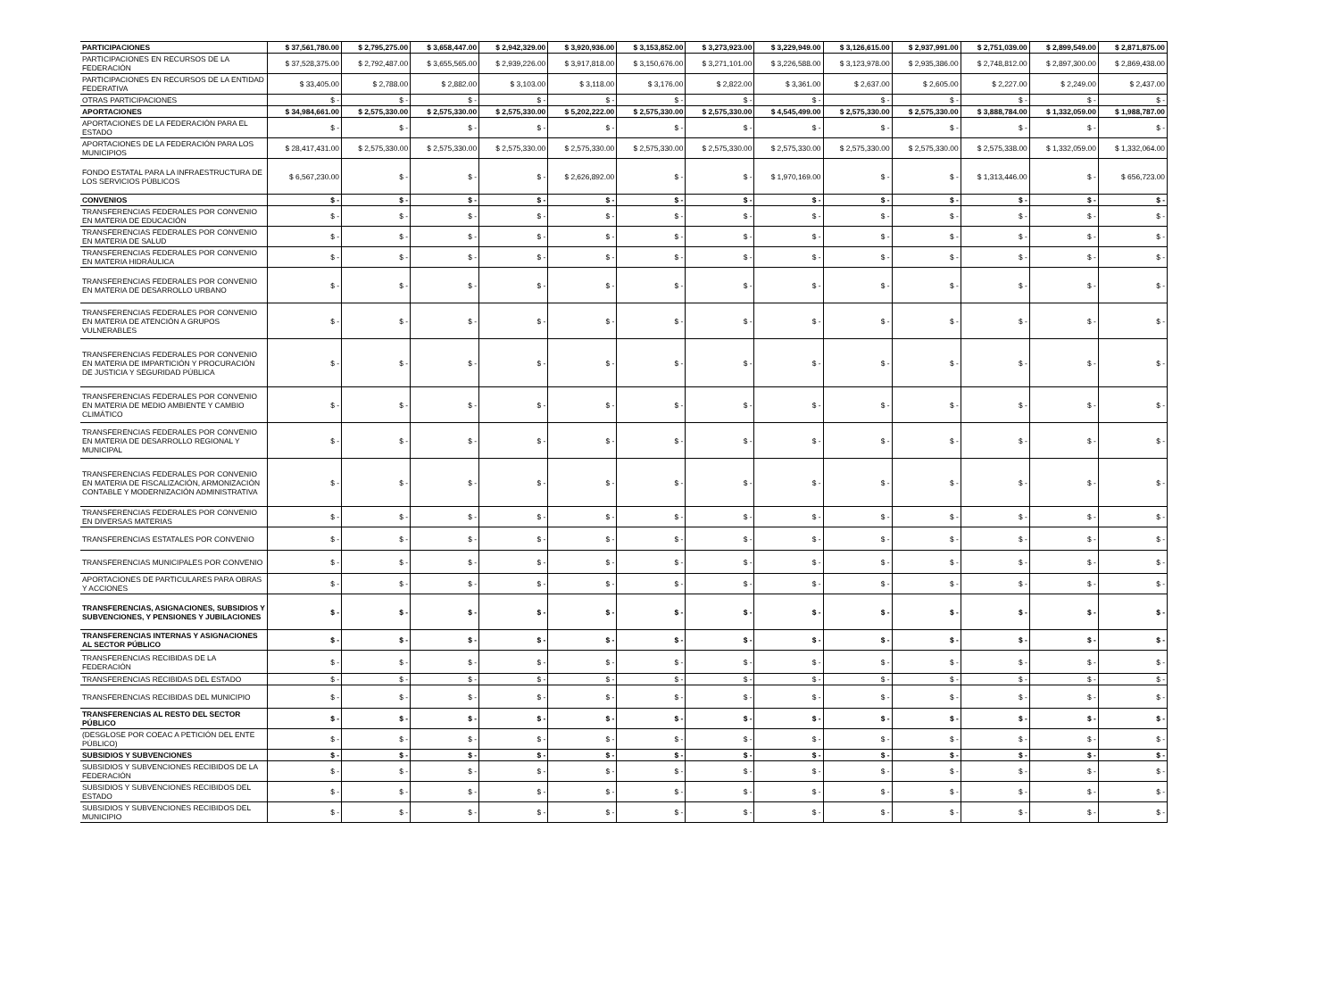| PARTICIPACIONES | $ 37,561,780.00 | $ 2,795,275.00 | $ 3,658,447.00 | $ 2,942,329.00 | $ 3,920,936.00 | $ 3,153,852.00 | $ 3,273,923.00 | $ 3,229,949.00 | $ 3,126,615.00 | $ 2,937,991.00 | $ 2,751,039.00 | $ 2,899,549.00 | $ 2,871,875.00 |
| PARTICIPACIONES EN RECURSOS DE LA FEDERACIÓN | $ 37,528,375.00 | $ 2,792,487.00 | $ 3,655,565.00 | $ 2,939,226.00 | $ 3,917,818.00 | $ 3,150,676.00 | $ 3,271,101.00 | $ 3,226,588.00 | $ 3,123,978.00 | $ 2,935,386.00 | $ 2,748,812.00 | $ 2,897,300.00 | $ 2,869,438.00 |
| PARTICIPACIONES EN RECURSOS DE LA ENTIDAD FEDERATIVA | $ 33,405.00 | $ 2,788.00 | $ 2,882.00 | $ 3,103.00 | $ 3,118.00 | $ 3,176.00 | $ 2,822.00 | $ 3,361.00 | $ 2,637.00 | $ 2,605.00 | $ 2,227.00 | $ 2,249.00 | $ 2,437.00 |
| OTRAS PARTICIPACIONES | $ - | $ - | $ - | $ - | $ - | $ - | $ - | $ - | $ - | $ - | $ - | $ - | $ - |
| APORTACIONES | $ 34,984,661.00 | $ 2,575,330.00 | $ 2,575,330.00 | $ 2,575,330.00 | $ 5,202,222.00 | $ 2,575,330.00 | $ 2,575,330.00 | $ 4,545,499.00 | $ 2,575,330.00 | $ 2,575,330.00 | $ 3,888,784.00 | $ 1,332,059.00 | $ 1,988,787.00 |
| APORTACIONES DE LA FEDERACIÓN PARA EL ESTADO | $ - | $ - | $ - | $ - | $ - | $ - | $ - | $ - | $ - | $ - | $ - | $ - | $ - |
| APORTACIONES DE LA FEDERACIÓN PARA LOS MUNICIPIOS | $ 28,417,431.00 | $ 2,575,330.00 | $ 2,575,330.00 | $ 2,575,330.00 | $ 2,575,330.00 | $ 2,575,330.00 | $ 2,575,330.00 | $ 2,575,330.00 | $ 2,575,330.00 | $ 2,575,330.00 | $ 2,575,338.00 | $ 1,332,059.00 | $ 1,332,064.00 |
| FONDO ESTATAL PARA LA INFRAESTRUCTURA DE LOS SERVICIOS PÚBLICOS | $ 6,567,230.00 | $ - | $ - | $ - | $ 2,626,892.00 | $ - | $ - | $ 1,970,169.00 | $ - | $ - | $ 1,313,446.00 | $ - | $ 656,723.00 |
| CONVENIOS | $ - | $ - | $ - | $ - | $ - | $ - | $ - | $ - | $ - | $ - | $ - | $ - | $ - |
| TRANSFERENCIAS FEDERALES POR CONVENIO EN MATERIA DE EDUCACIÓN | $ - | $ - | $ - | $ - | $ - | $ - | $ - | $ - | $ - | $ - | $ - | $ - | $ - |
| TRANSFERENCIAS FEDERALES POR CONVENIO EN MATERIA DE SALUD | $ - | $ - | $ - | $ - | $ - | $ - | $ - | $ - | $ - | $ - | $ - | $ - | $ - |
| TRANSFERENCIAS FEDERALES POR CONVENIO EN MATERIA HIDRÁULICA | $ - | $ - | $ - | $ - | $ - | $ - | $ - | $ - | $ - | $ - | $ - | $ - | $ - |
| TRANSFERENCIAS FEDERALES POR CONVENIO EN MATERIA DE DESARROLLO URBANO | $ - | $ - | $ - | $ - | $ - | $ - | $ - | $ - | $ - | $ - | $ - | $ - | $ - |
| TRANSFERENCIAS FEDERALES POR CONVENIO EN MATERIA DE ATENCIÓN A GRUPOS VULNERABLES | $ - | $ - | $ - | $ - | $ - | $ - | $ - | $ - | $ - | $ - | $ - | $ - | $ - |
| TRANSFERENCIAS FEDERALES POR CONVENIO EN MATERIA DE IMPARTICIÓN Y PROCURACIÓN DE JUSTICIA Y SEGURIDAD PÚBLICA | $ - | $ - | $ - | $ - | $ - | $ - | $ - | $ - | $ - | $ - | $ - | $ - | $ - |
| TRANSFERENCIAS FEDERALES POR CONVENIO EN MATERIA DE MEDIO AMBIENTE Y CAMBIO CLIMÁTICO | $ - | $ - | $ - | $ - | $ - | $ - | $ - | $ - | $ - | $ - | $ - | $ - | $ - |
| TRANSFERENCIAS FEDERALES POR CONVENIO EN MATERIA DE DESARROLLO REGIONAL Y MUNICIPAL | $ - | $ - | $ - | $ - | $ - | $ - | $ - | $ - | $ - | $ - | $ - | $ - | $ - |
| TRANSFERENCIAS FEDERALES POR CONVENIO EN MATERIA DE FISCALIZACIÓN, ARMONIZACIÓN CONTABLE Y MODERNIZACIÓN ADMINISTRATIVA | $ - | $ - | $ - | $ - | $ - | $ - | $ - | $ - | $ - | $ - | $ - | $ - | $ - |
| TRANSFERENCIAS FEDERALES POR CONVENIO EN DIVERSAS MATERIAS | $ - | $ - | $ - | $ - | $ - | $ - | $ - | $ - | $ - | $ - | $ - | $ - | $ - |
| TRANSFERENCIAS ESTATALES POR CONVENIO | $ - | $ - | $ - | $ - | $ - | $ - | $ - | $ - | $ - | $ - | $ - | $ - | $ - |
| TRANSFERENCIAS MUNICIPALES POR CONVENIO | $ - | $ - | $ - | $ - | $ - | $ - | $ - | $ - | $ - | $ - | $ - | $ - | $ - |
| APORTACIONES DE PARTICULARES PARA OBRAS Y ACCIONES | $ - | $ - | $ - | $ - | $ - | $ - | $ - | $ - | $ - | $ - | $ - | $ - | $ - |
| TRANSFERENCIAS, ASIGNACIONES, SUBSIDIOS Y SUBVENCIONES, Y PENSIONES Y JUBILACIONES | $ - | $ - | $ - | $ - | $ - | $ - | $ - | $ - | $ - | $ - | $ - | $ - | $ - |
| TRANSFERENCIAS INTERNAS Y ASIGNACIONES AL SECTOR PÚBLICO | $ - | $ - | $ - | $ - | $ - | $ - | $ - | $ - | $ - | $ - | $ - | $ - | $ - |
| TRANSFERENCIAS RECIBIDAS DE LA FEDERACIÓN | $ - | $ - | $ - | $ - | $ - | $ - | $ - | $ - | $ - | $ - | $ - | $ - | $ - |
| TRANSFERENCIAS RECIBIDAS DEL ESTADO | $ - | $ - | $ - | $ - | $ - | $ - | $ - | $ - | $ - | $ - | $ - | $ - | $ - |
| TRANSFERENCIAS RECIBIDAS DEL MUNICIPIO | $ - | $ - | $ - | $ - | $ - | $ - | $ - | $ - | $ - | $ - | $ - | $ - | $ - |
| TRANSFERENCIAS AL RESTO DEL SECTOR PÚBLICO | $ - | $ - | $ - | $ - | $ - | $ - | $ - | $ - | $ - | $ - | $ - | $ - | $ - |
| (DESGLOSE POR COEAC A PETICIÓN DEL ENTE PÚBLICO) | $ - | $ - | $ - | $ - | $ - | $ - | $ - | $ - | $ - | $ - | $ - | $ - | $ - |
| SUBSIDIOS Y SUBVENCIONES | $ - | $ - | $ - | $ - | $ - | $ - | $ - | $ - | $ - | $ - | $ - | $ - | $ - |
| SUBSIDIOS Y SUBVENCIONES RECIBIDOS DE LA FEDERACIÓN | $ - | $ - | $ - | $ - | $ - | $ - | $ - | $ - | $ - | $ - | $ - | $ - | $ - |
| SUBSIDIOS Y SUBVENCIONES RECIBIDOS DEL ESTADO | $ - | $ - | $ - | $ - | $ - | $ - | $ - | $ - | $ - | $ - | $ - | $ - | $ - |
| SUBSIDIOS Y SUBVENCIONES RECIBIDOS DEL MUNICIPIO | $ - | $ - | $ - | $ - | $ - | $ - | $ - | $ - | $ - | $ - | $ - | $ - | $ - |